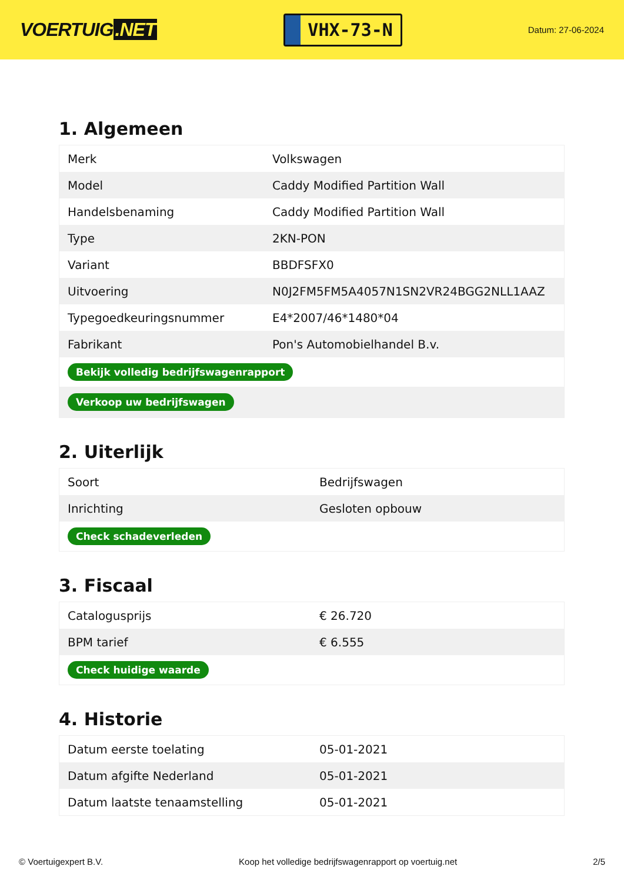VOERTUIG.NET
VHX-73-N
Datum: 27-06-2024
1. Algemeen
| Merk | Volkswagen |
| Model | Caddy Modified Partition Wall |
| Handelsbenaming | Caddy Modified Partition Wall |
| Type | 2KN-PON |
| Variant | BBDFSFX0 |
| Uitvoering | N0J2FM5FM5A4057N1SN2VR24BGG2NLL1AAZ |
| Typegoedkeuringsnummer | E4*2007/46*1480*04 |
| Fabrikant | Pon's Automobielhandel B.v. |
| Bekijk volledig bedrijfswagenrapport | |
| Verkoop uw bedrijfswagen | |
2. Uiterlijk
| Soort | Bedrijfswagen |
| Inrichting | Gesloten opbouw |
| Check schadeverleden | |
3. Fiscaal
| Catalogusprijs | € 26.720 |
| BPM tarief | € 6.555 |
| Check huidige waarde | |
4. Historie
| Datum eerste toelating | 05-01-2021 |
| Datum afgifte Nederland | 05-01-2021 |
| Datum laatste tenaamstelling | 05-01-2021 |
© Voertuigexpert B.V. Koop het volledige bedrijfswagenrapport op voertuig.net 2/5